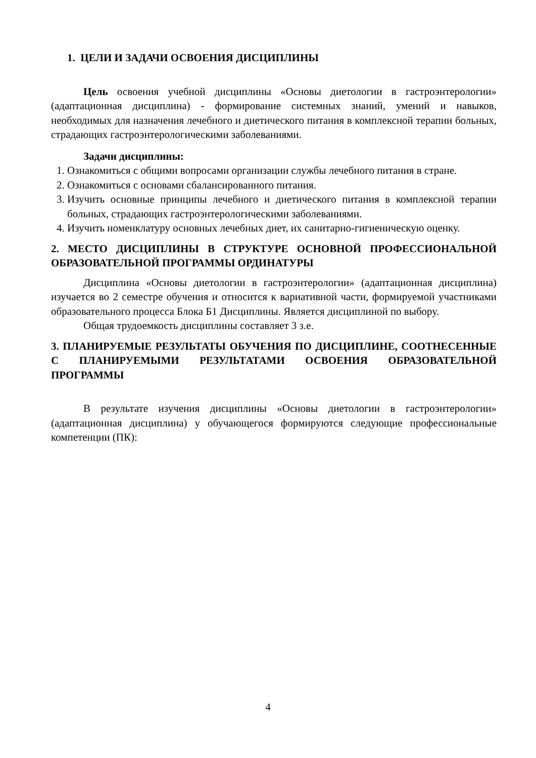1. ЦЕЛИ И ЗАДАЧИ ОСВОЕНИЯ ДИСЦИПЛИНЫ
Цель освоения учебной дисциплины «Основы диетологии в гастроэнтерологии» (адаптационная дисциплина) - формирование системных знаний, умений и навыков, необходимых для назначения лечебного и диетического питания в комплексной терапии больных, страдающих гастроэнтерологическими заболеваниями.
Задачи дисциплины:
1. Ознакомиться с общими вопросами организации службы лечебного питания в стране.
2. Ознакомиться с основами сбалансированного питания.
3. Изучить основные принципы лечебного и диетического питания в комплексной терапии больных, страдающих гастроэнтерологическими заболеваниями.
4. Изучить номенклатуру основных лечебных диет, их санитарно-гигиеническую оценку.
2. МЕСТО ДИСЦИПЛИНЫ В СТРУКТУРЕ ОСНОВНОЙ ПРОФЕССИОНАЛЬНОЙ ОБРАЗОВАТЕЛЬНОЙ ПРОГРАММЫ ОРДИНАТУРЫ
Дисциплина «Основы диетологии в гастроэнтерологии» (адаптационная дисциплина) изучается во 2 семестре обучения и относится к вариативной части, формируемой участниками образовательного процесса Блока Б1 Дисциплины. Является дисциплиной по выбору.
Общая трудоемкость дисциплины составляет 3 з.е.
3. ПЛАНИРУЕМЫЕ РЕЗУЛЬТАТЫ ОБУЧЕНИЯ ПО ДИСЦИПЛИНЕ, СООТНЕСЕННЫЕ С ПЛАНИРУЕМЫМИ РЕЗУЛЬТАТАМИ ОСВОЕНИЯ ОБРАЗОВАТЕЛЬНОЙ ПРОГРАММЫ
В результате изучения дисциплины «Основы диетологии в гастроэнтерологии» (адаптационная дисциплина) у обучающегося формируются следующие профессиональные компетенции (ПК):
4